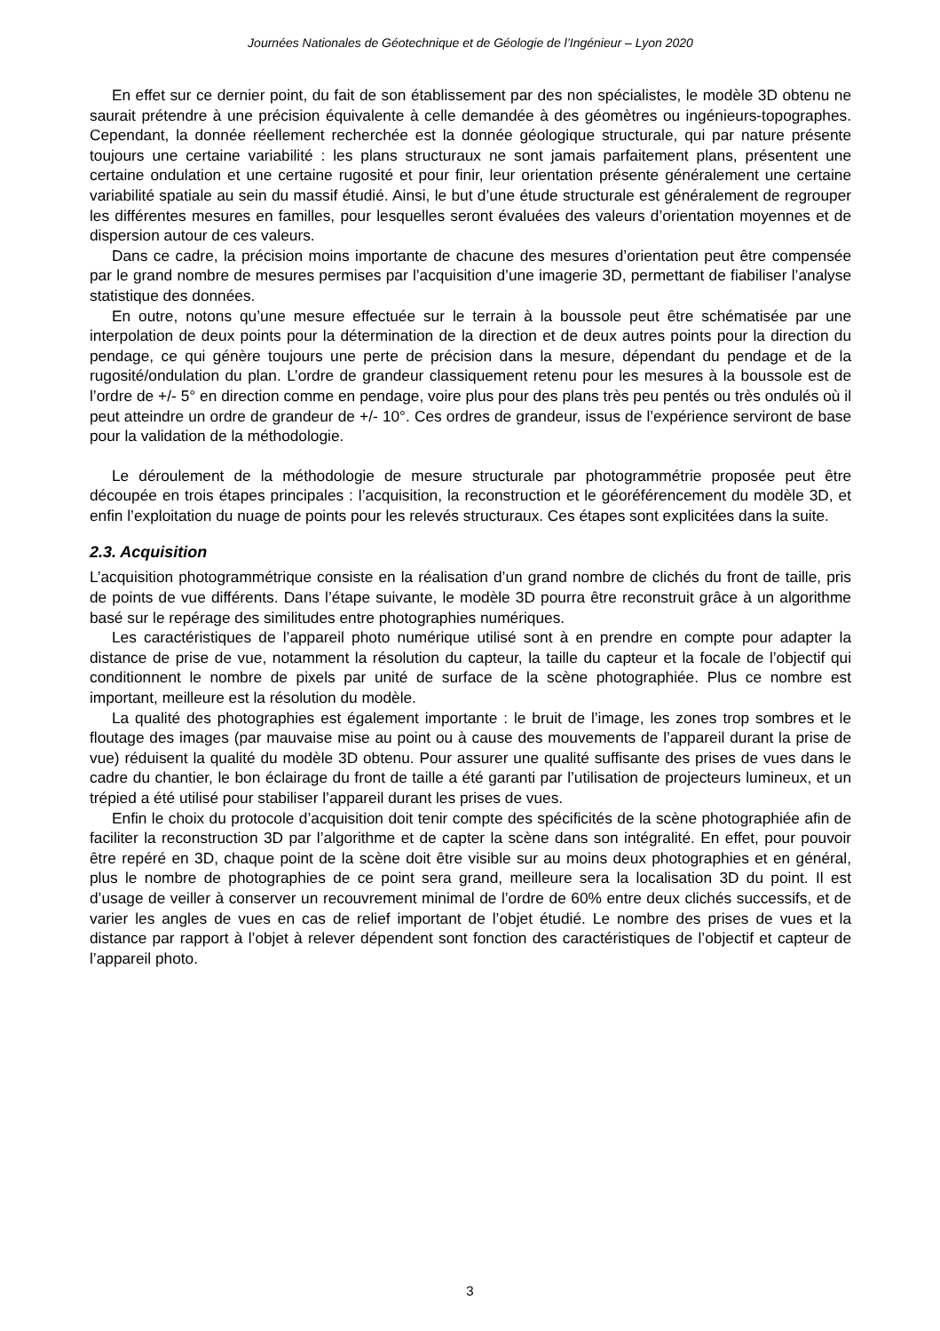Journées Nationales de Géotechnique et de Géologie de l’Ingénieur – Lyon 2020
En effet sur ce dernier point, du fait de son établissement par des non spécialistes, le modèle 3D obtenu ne saurait prétendre à une précision équivalente à celle demandée à des géomètres ou ingénieurs-topographes. Cependant, la donnée réellement recherchée est la donnée géologique structurale, qui par nature présente toujours une certaine variabilité : les plans structuraux ne sont jamais parfaitement plans, présentent une certaine ondulation et une certaine rugosité et pour finir, leur orientation présente généralement une certaine variabilité spatiale au sein du massif étudié. Ainsi, le but d’une étude structurale est généralement de regrouper les différentes mesures en familles, pour lesquelles seront évaluées des valeurs d’orientation moyennes et de dispersion autour de ces valeurs.
Dans ce cadre, la précision moins importante de chacune des mesures d’orientation peut être compensée par le grand nombre de mesures permises par l’acquisition d’une imagerie 3D, permettant de fiabiliser l’analyse statistique des données.
En outre, notons qu’une mesure effectuée sur le terrain à la boussole peut être schématisée par une interpolation de deux points pour la détermination de la direction et de deux autres points pour la direction du pendage, ce qui génère toujours une perte de précision dans la mesure, dépendant du pendage et de la rugosité/ondulation du plan. L’ordre de grandeur classiquement retenu pour les mesures à la boussole est de l’ordre de +/- 5° en direction comme en pendage, voire plus pour des plans très peu pentés ou très ondulés où il peut atteindre un ordre de grandeur de +/- 10°. Ces ordres de grandeur, issus de l’expérience serviront de base pour la validation de la méthodologie.
Le déroulement de la méthodologie de mesure structurale par photogrammétrie proposée peut être découpée en trois étapes principales : l’acquisition, la reconstruction et le géoréférencement du modèle 3D, et enfin l’exploitation du nuage de points pour les relevés structuraux. Ces étapes sont explicitées dans la suite.
2.3. Acquisition
L’acquisition photogrammétrique consiste en la réalisation d’un grand nombre de clichés du front de taille, pris de points de vue différents. Dans l’étape suivante, le modèle 3D pourra être reconstruit grâce à un algorithme basé sur le repérage des similitudes entre photographies numériques.
Les caractéristiques de l’appareil photo numérique utilisé sont à en prendre en compte pour adapter la distance de prise de vue, notamment la résolution du capteur, la taille du capteur et la focale de l’objectif qui conditionnent le nombre de pixels par unité de surface de la scène photographiée. Plus ce nombre est important, meilleure est la résolution du modèle.
La qualité des photographies est également importante : le bruit de l’image, les zones trop sombres et le floutage des images (par mauvaise mise au point ou à cause des mouvements de l’appareil durant la prise de vue) réduisent la qualité du modèle 3D obtenu. Pour assurer une qualité suffisante des prises de vues dans le cadre du chantier, le bon éclairage du front de taille a été garanti par l’utilisation de projecteurs lumineux, et un trépied a été utilisé pour stabiliser l’appareil durant les prises de vues.
Enfin le choix du protocole d’acquisition doit tenir compte des spécificités de la scène photographiée afin de faciliter la reconstruction 3D par l’algorithme et de capter la scène dans son intégralité. En effet, pour pouvoir être repéré en 3D, chaque point de la scène doit être visible sur au moins deux photographies et en général, plus le nombre de photographies de ce point sera grand, meilleure sera la localisation 3D du point. Il est d’usage de veiller à conserver un recouvrement minimal de l’ordre de 60% entre deux clichés successifs, et de varier les angles de vues en cas de relief important de l’objet étudié. Le nombre des prises de vues et la distance par rapport à l’objet à relever dépendent sont fonction des caractéristiques de l’objectif et capteur de l’appareil photo.
3